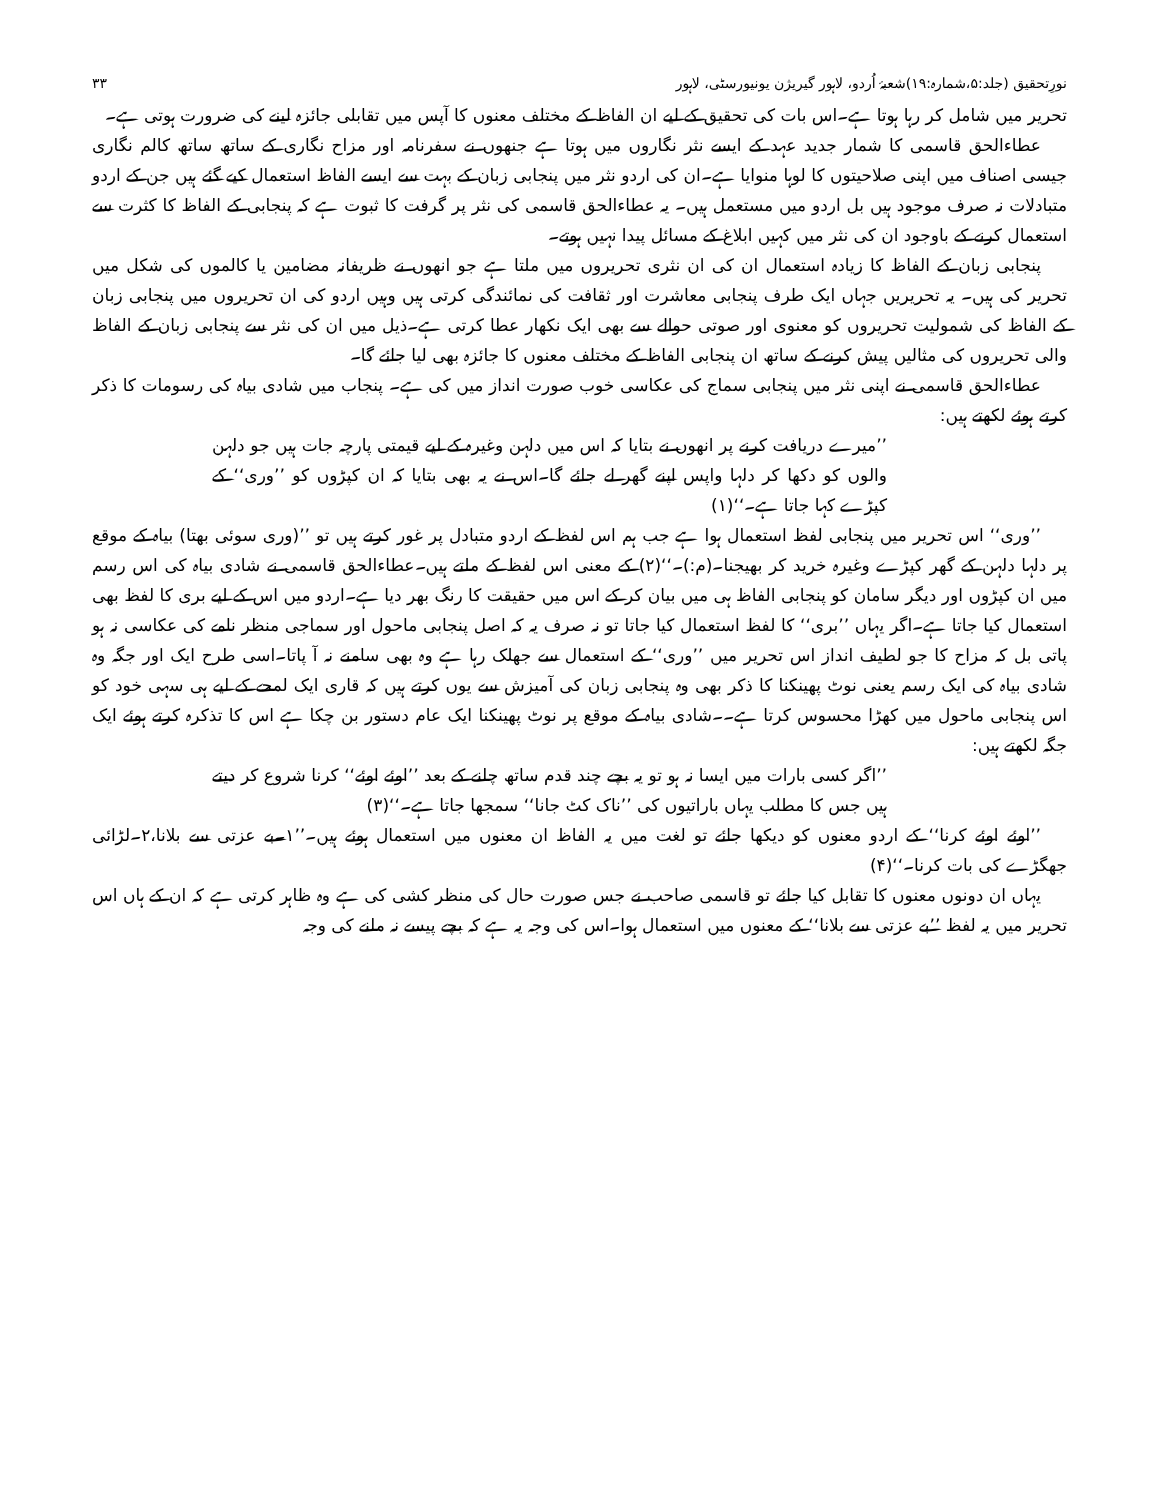نورِتحقیق (جلد:۵،شمارہ:۱۹)شعبۂ اُردو، لاہور گیریژن یونیورسٹی، لاہور ۳۳
تحریر میں شامل کر رہا ہوتا ہے۔اس بات کی تحقیق کے لیے ان الفاظ کے مختلف معنوں کا آپس میں تقابلی جائزہ لینے کی ضرورت ہوتی ہے۔
عطاءالحق قاسمی کا شمار جدید عہد کے ایسے نثر نگاروں میں ہوتا ہے جنھوں نے سفرنامہ اور مزاح نگاری کے ساتھ ساتھ کالم نگاری جیسی اصناف میں اپنی صلاحیتوں کا لوہا منوایا ہے۔ان کی اردو نثر میں پنجابی زبان کے بہت سے ایسے الفاظ استعمال کیے گئے ہیں جن کے اردو متبادلات نہ صرف موجود ہیں بل اردو میں مستعمل ہیں۔ یہ عطاءالحق قاسمی کی نثر پر گرفت کا ثبوت ہے کہ پنجابی کے الفاظ کا کثرت سے استعمال کرنے کے باوجود ان کی نثر میں کہیں ابلاغ کے مسائل پیدا نہیں ہوتے۔
پنجابی زبان کے الفاظ کا زیادہ استعمال ان کی ان نثری تحریروں میں ملتا ہے جو انھوں نے ظریفانہ مضامین یا کالموں کی شکل میں تحریر کی ہیں۔ یہ تحریریں جہاں ایک طرف پنجابی معاشرت اور ثقافت کی نمائندگی کرتی ہیں وہیں اردو کی ان تحریروں میں پنجابی زبان کے الفاظ کی شمولیت تحریروں کو معنوی اور صوتی حوالے سے بھی ایک نکھار عطا کرتی ہے۔ذیل میں ان کی نثر سے پنجابی زبان کے الفاظ والی تحریروں کی مثالیں پیش کرنے کے ساتھ ان پنجابی الفاظ کے مختلف معنوں کا جائزہ بھی لیا جائے گا۔
عطاءالحق قاسمی نے اپنی نثر میں پنجابی سماج کی عکاسی خوب صورت انداز میں کی ہے۔ پنجاب میں شادی بیاہ کی رسومات کا ذکر کرتے ہوئے لکھتے ہیں:
’’میرے دریافت کرنے پر انھوں نے بتایا کہ اس میں دلہن وغیرہ کے لیے قیمتی پارچہ جات ہیں جو دلہن والوں کو دکھا کر دلہا واپس اپنے گھر لے جائے گا۔اس نے یہ بھی بتایا کہ ان کپڑوں کو ’’وری‘‘ کے کپڑے کہا جاتا ہے۔‘‘(۱)
’’وری‘‘ اس تحریر میں پنجابی لفظ استعمال ہوا ہے جب ہم اس لفظ کے اردو متبادل پر غور کرتے ہیں تو ’’(وری سوئی بھتا) بیاہ کے موقع پر دلہا دلہن کے گھر کپڑے وغیرہ خرید کر بھیجنا۔(م:)۔‘‘(۲) کے معنی اس لفظ کے ملتے ہیں۔عطاءالحق قاسمی نے شادی بیاہ کی اس رسم میں ان کپڑوں اور دیگر سامان کو پنجابی الفاظ ہی میں بیان کر کے اس میں حقیقت کا رنگ بھر دیا ہے۔اردو میں اس کے لیے بری کا لفظ بھی استعمال کیا جاتا ہے۔اگر یہاں ’’بری‘‘ کا لفظ استعمال کیا جاتا تو نہ صرف یہ کہ اصل پنجابی ماحول اور سماجی منظر نامے کی عکاسی نہ ہو پاتی بل کہ مزاح کا جو لطیف انداز اس تحریر میں ’’وری‘‘ کے استعمال سے جھلک رہا ہے وہ بھی سامنے نہ آ پاتا۔اسی طرح ایک اور جگہ وہ شادی بیاہ کی ایک رسم یعنی نوٹ پھینکنا کا ذکر بھی وہ پنجابی زبان کی آمیزش سے یوں کرتے ہیں کہ قاری ایک لمحے کے لیے ہی سہی خود کو اس پنجابی ماحول میں کھڑا محسوس کرتا ہے۔۔شادی بیاہ کے موقع پر نوٹ پھینکنا ایک عام دستور بن چکا ہے اس کا تذکرہ کرتے ہوئے ایک جگہ لکھتے ہیں:
’’اگر کسی بارات میں ایسا نہ ہو تو یہ بچے چند قدم ساتھ چلنے کے بعد ’’اوئے اوئے‘‘ کرنا شروع کر دیتے ہیں جس کا مطلب یہاں باراتیوں کی ’’ناک کٹ جانا‘‘ سمجھا جاتا ہے۔‘‘(۳)
’’اوئے اوئے کرنا‘‘ کے اردو معنوں کو دیکھا جائے تو لغت میں یہ الفاظ ان معنوں میں استعمال ہوئے ہیں۔’’۱۔بے عزتی سے بلانا،۲۔لڑائی جھگڑے کی بات کرنا۔‘‘(۴)
یہاں ان دونوں معنوں کا تقابل کیا جائے تو قاسمی صاحب نے جس صورت حال کی منظر کشی کی ہے وہ ظاہر کرتی ہے کہ ان کے ہاں اس تحریر میں یہ لفظ ’’بے عزتی سے بلانا‘‘ کے معنوں میں استعمال ہوا۔اس کی وجہ یہ ہے کہ بچے پیسے نہ ملنے کی وجہ